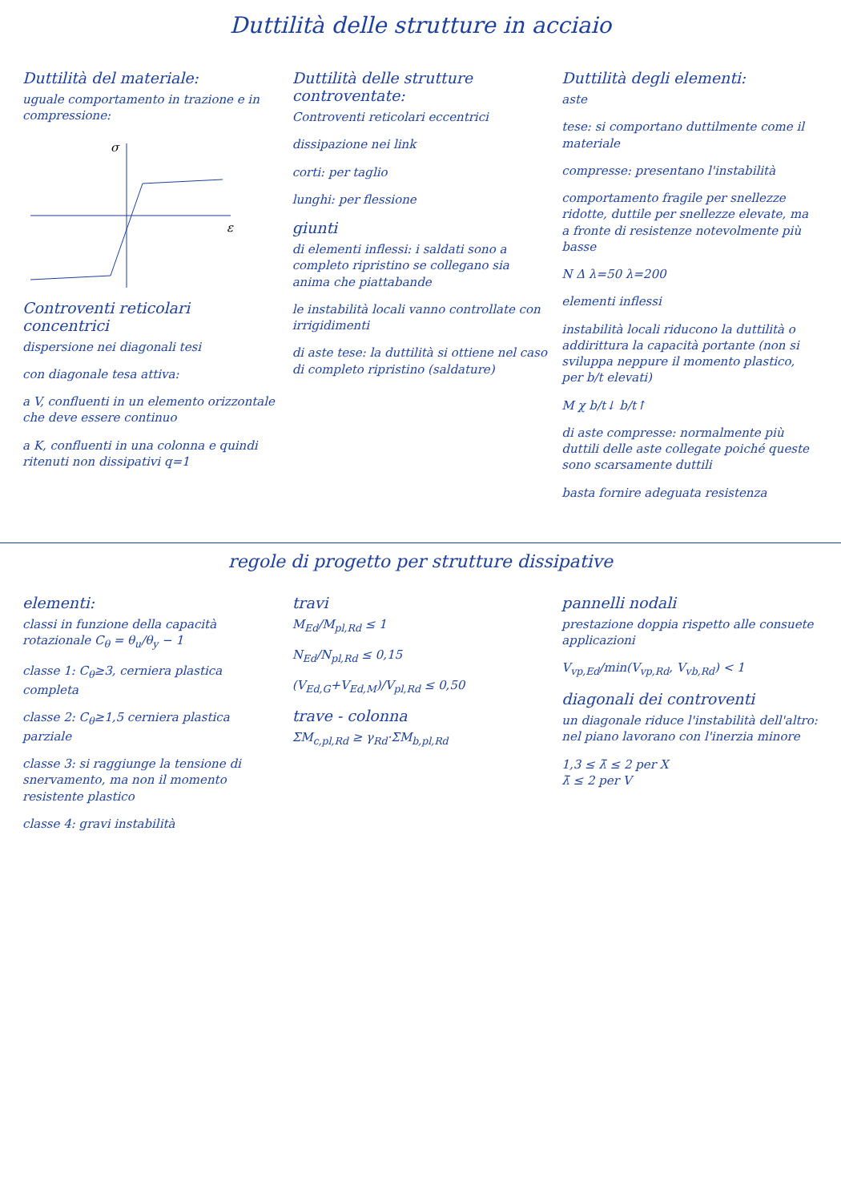Duttilità delle strutture in acciaio
Duttilità del materiale:
uguale comportamento in trazione e in compressione:
σ
ε
Controventi reticolari concentrici
dispersione nei diagonali tesi
con diagonale tesa attiva:
a V, confluenti in un elemento orizzontale che deve essere continuo
a K, confluenti in una colonna e quindi ritenuti non dissipativi q=1
Duttilità delle strutture controventate:
Controventi reticolari eccentrici
dissipazione nei link
corti: per taglio
lunghi: per flessione
giunti
di elementi inflessi: i saldati sono a completo ripristino se collegano sia anima che piattabande
le instabilità locali vanno controllate con irrigidimenti
di aste tese: la duttilità si ottiene nel caso di completo ripristino (saldature)
Duttilità degli elementi:
aste
tese: si comportano duttilmente come il materiale
compresse: presentano l'instabilità
comportamento fragile per snellezze ridotte, duttile per snellezze elevate, ma a fronte di resistenze notevolmente più basse
N Δ λ=50 λ=200
elementi inflessi
instabilità locali riducono la duttilità o addirittura la capacità portante (non si sviluppa neppure il momento plastico, per b/t elevati)
M χ b/t↓ b/t↑
di aste compresse: normalmente più duttili delle aste collegate poiché queste sono scarsamente duttili
basta fornire adeguata resistenza
regole di progetto per strutture dissipative
elementi:
classi in funzione della capacità rotazionale C<sub>θ</sub> = θ<sub>u</sub>/θ<sub>y</sub> − 1
classe 1: C<sub>θ</sub>≥3, cerniera plastica completa
classe 2: C<sub>θ</sub>≥1,5 cerniera plastica parziale
classe 3: si raggiunge la tensione di snervamento, ma non il momento resistente plastico
classe 4: gravi instabilità
travi
M<sub>Ed</sub>/M<sub>pl,Rd</sub> ≤ 1
N<sub>Ed</sub>/N<sub>pl,Rd</sub> ≤ 0,15
(V<sub>Ed,G</sub>+V<sub>Ed,M</sub>)/V<sub>pl,Rd</sub> ≤ 0,50
trave - colonna
ΣM<sub>c,pl,Rd</sub> ≥ γ<sub>Rd</sub>·ΣM<sub>b,pl,Rd</sub>
pannelli nodali
prestazione doppia rispetto alle consuete applicazioni
V<sub>vp,Ed</sub>/min(V<sub>vp,Rd</sub>, V<sub>vb,Rd</sub>) < 1
diagonali dei controventi
un diagonale riduce l'instabilità dell'altro: nel piano lavorano con l'inerzia minore
1,3 ≤ λ̄ ≤ 2 per X
λ̄ ≤ 2 per V